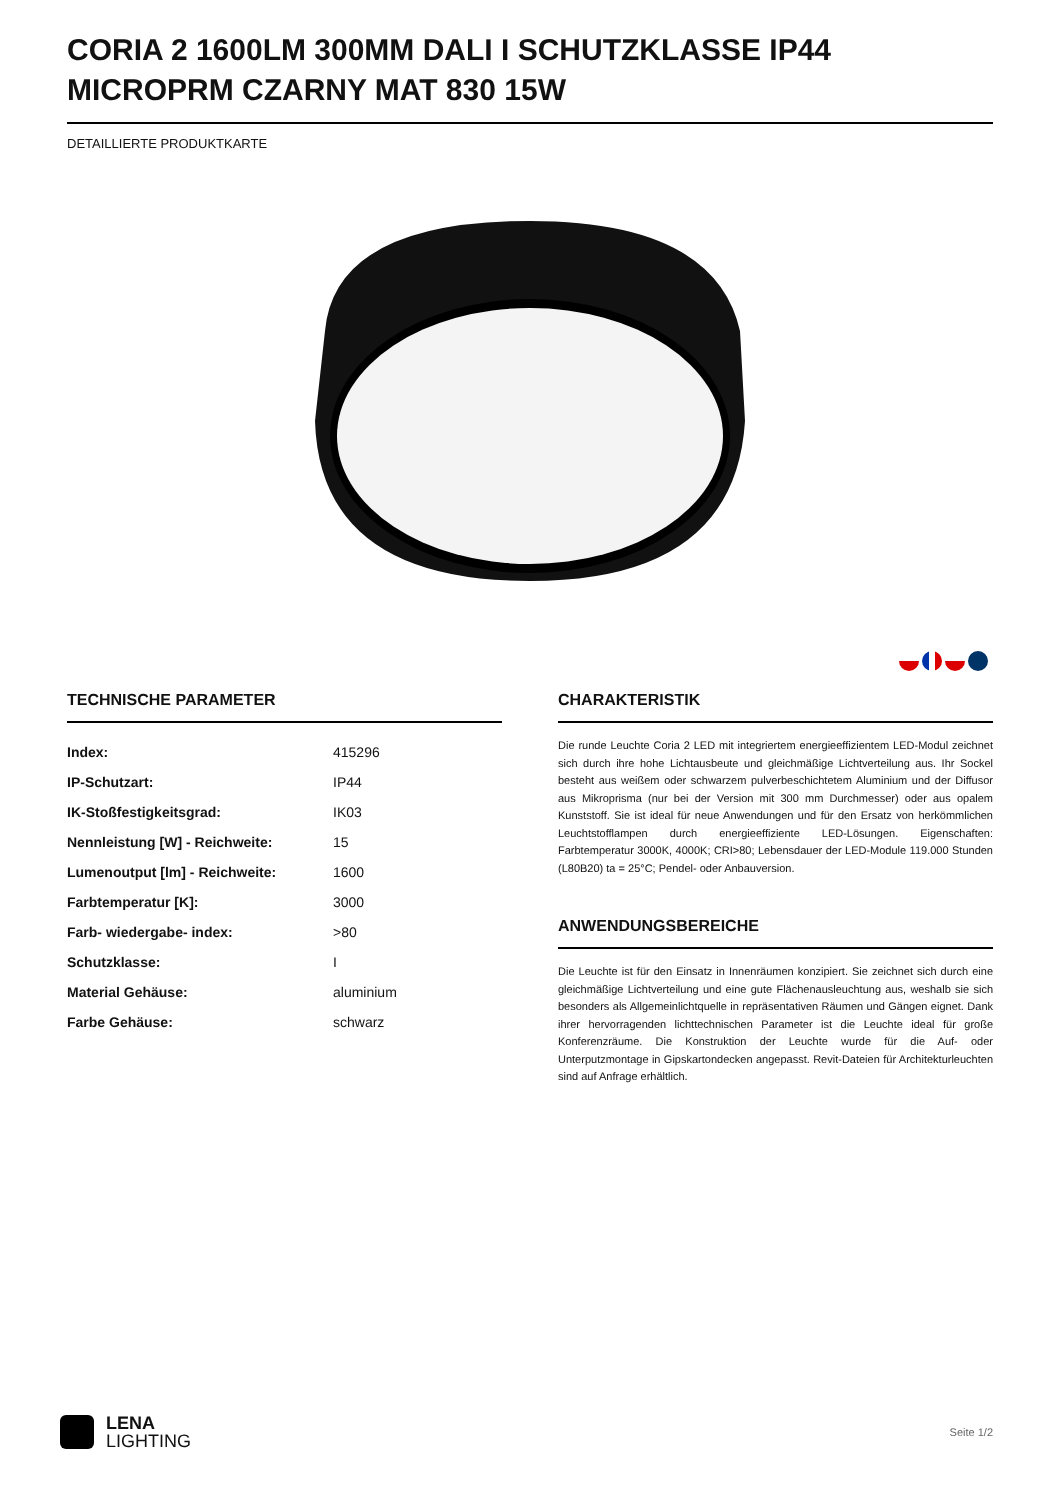CORIA 2 1600LM 300MM DALI I SCHUTZKLASSE IP44 MICROPRM CZARNY MAT 830 15W
DETAILLIERTE PRODUKTKARTE
TECHNISCHE PARAMETER
| Index: | 415296 |
| IP-Schutzart: | IP44 |
| IK-Stoßfestigkeitsgrad: | IK03 |
| Nennleistung [W] - Reichweite: | 15 |
| Lumenoutput [lm] - Reichweite: | 1600 |
| Farbtemperatur [K]: | 3000 |
| Farb- wiedergabe- index: | >80 |
| Schutzklasse: | I |
| Material Gehäuse: | aluminium |
| Farbe Gehäuse: | schwarz |
CHARAKTERISTIK
Die runde Leuchte Coria 2 LED mit integriertem energieeffizientem LED-Modul zeichnet sich durch ihre hohe Lichtausbeute und gleichmäßige Lichtverteilung aus. Ihr Sockel besteht aus weißem oder schwarzem pulverbeschichtetem Aluminium und der Diffusor aus Mikroprisma (nur bei der Version mit 300 mm Durchmesser) oder aus opalem Kunststoff. Sie ist ideal für neue Anwendungen und für den Ersatz von herkömmlichen Leuchtstofflampen durch energieeffiziente LED-Lösungen. Eigenschaften: Farbtemperatur 3000K, 4000K; CRI>80; Lebensdauer der LED-Module 119.000 Stunden (L80B20) ta = 25°C; Pendel- oder Anbauversion.
ANWENDUNGSBEREICHE
Die Leuchte ist für den Einsatz in Innenräumen konzipiert. Sie zeichnet sich durch eine gleichmäßige Lichtverteilung und eine gute Flächenausleuchtung aus, weshalb sie sich besonders als Allgemeinlichtquelle in repräsentativen Räumen und Gängen eignet. Dank ihrer hervorragenden lichttechnischen Parameter ist die Leuchte ideal für große Konferenzräume. Die Konstruktion der Leuchte wurde für die Auf- oder Unterputzmontage in Gipskartondecken angepasst. Revit-Dateien für Architekturleuchten sind auf Anfrage erhältlich.
LENA
LIGHTING
Seite 1/2